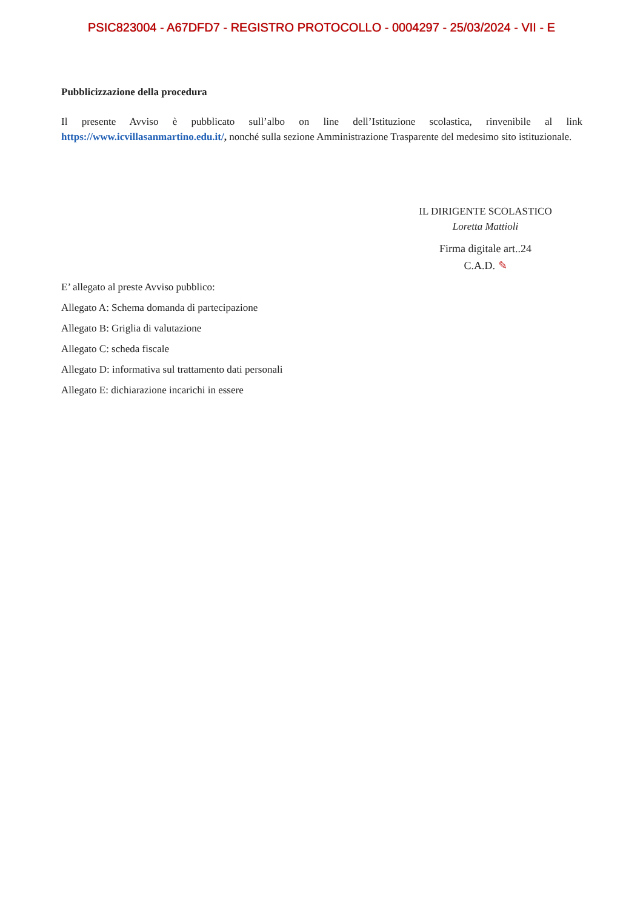PSIC823004 - A67DFD7 - REGISTRO PROTOCOLLO - 0004297 - 25/03/2024 - VII - E
Pubblicizzazione della procedura
Il presente Avviso è pubblicato sull’albo on line dell’Istituzione scolastica, rinvenibile al link https://www.icvillasanmartino.edu.it/, nonché sulla sezione Amministrazione Trasparente del medesimo sito istituzionale.
IL DIRIGENTE SCOLASTICO
Loretta Mattioli
Firma digitale art..24
C.A.D. ✎
E’ allegato al preste Avviso pubblico:
Allegato A: Schema domanda di partecipazione
Allegato B: Griglia di valutazione
Allegato C: scheda fiscale
Allegato D: informativa sul trattamento dati personali
Allegato E: dichiarazione incarichi in essere